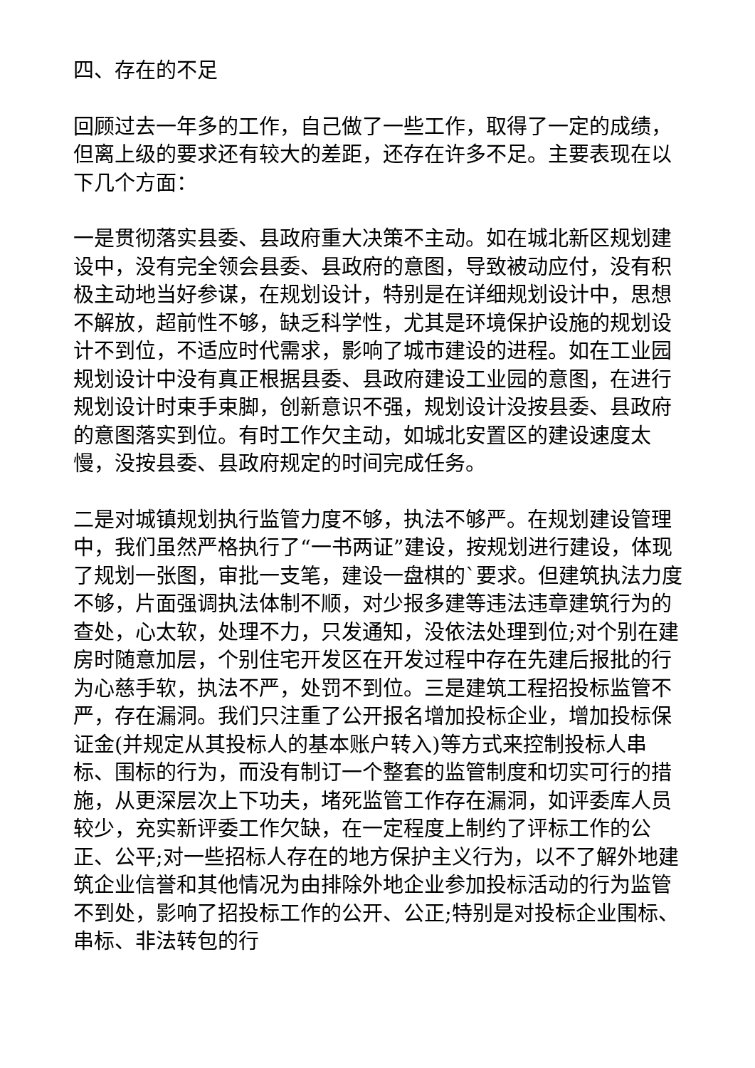四、存在的不足
回顾过去一年多的工作，自己做了一些工作，取得了一定的成绩，但离上级的要求还有较大的差距，还存在许多不足。主要表现在以下几个方面：
一是贯彻落实县委、县政府重大决策不主动。如在城北新区规划建设中，没有完全领会县委、县政府的意图，导致被动应付，没有积极主动地当好参谋，在规划设计，特别是在详细规划设计中，思想不解放，超前性不够，缺乏科学性，尤其是环境保护设施的规划设计不到位，不适应时代需求，影响了城市建设的进程。如在工业园规划设计中没有真正根据县委、县政府建设工业园的意图，在进行规划设计时束手束脚，创新意识不强，规划设计没按县委、县政府的意图落实到位。有时工作欠主动，如城北安置区的建设速度太慢，没按县委、县政府规定的时间完成任务。
二是对城镇规划执行监管力度不够，执法不够严。在规划建设管理中，我们虽然严格执行了“一书两证”建设，按规划进行建设，体现了规划一张图，审批一支笔，建设一盘棋的`要求。但建筑执法力度不够，片面强调执法体制不顺，对少报多建等违法违章建筑行为的查处，心太软，处理不力，只发通知，没依法处理到位;对个别在建房时随意加层，个别住宅开发区在开发过程中存在先建后报批的行为心慈手软，执法不严，处罚不到位。三是建筑工程招投标监管不严，存在漏洞。我们只注重了公开报名增加投标企业，增加投标保证金(并规定从其投标人的基本账户转入)等方式来控制投标人串标、围标的行为，而没有制订一个整套的监管制度和切实可行的措施，从更深层次上下功夫，堵死监管工作存在漏洞，如评委库人员较少，充实新评委工作欠缺，在一定程度上制约了评标工作的公正、公平;对一些招标人存在的地方保护主义行为，以不了解外地建筑企业信誉和其他情况为由排除外地企业参加投标活动的行为监管不到处，影响了招投标工作的公开、公正;特别是对投标企业围标、串标、非法转包的行